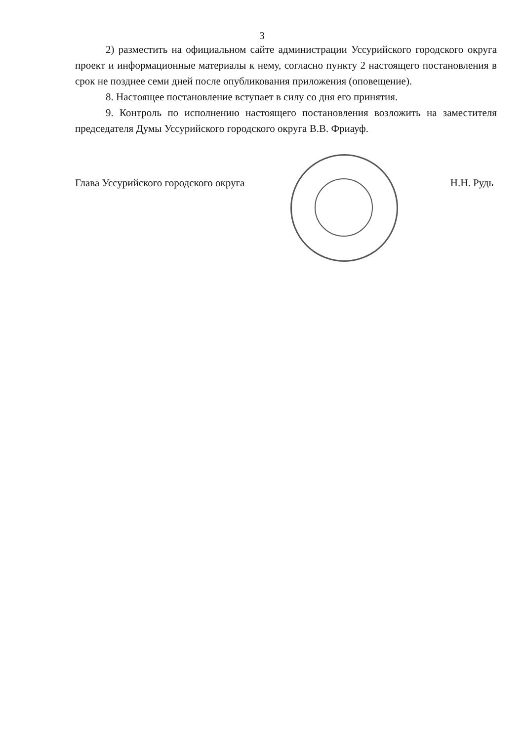3
2) разместить на официальном сайте администрации Уссурийского городского округа проект и информационные материалы к нему, согласно пункту 2 настоящего постановления в срок не позднее семи дней после опубликования приложения (оповещение).
8. Настоящее постановление вступает в силу со дня его принятия.
9. Контроль по исполнению настоящего постановления возложить на заместителя председателя Думы Уссурийского городского округа В.В. Фриауф.
Глава Уссурийского городского округа Н.Н. Рудь